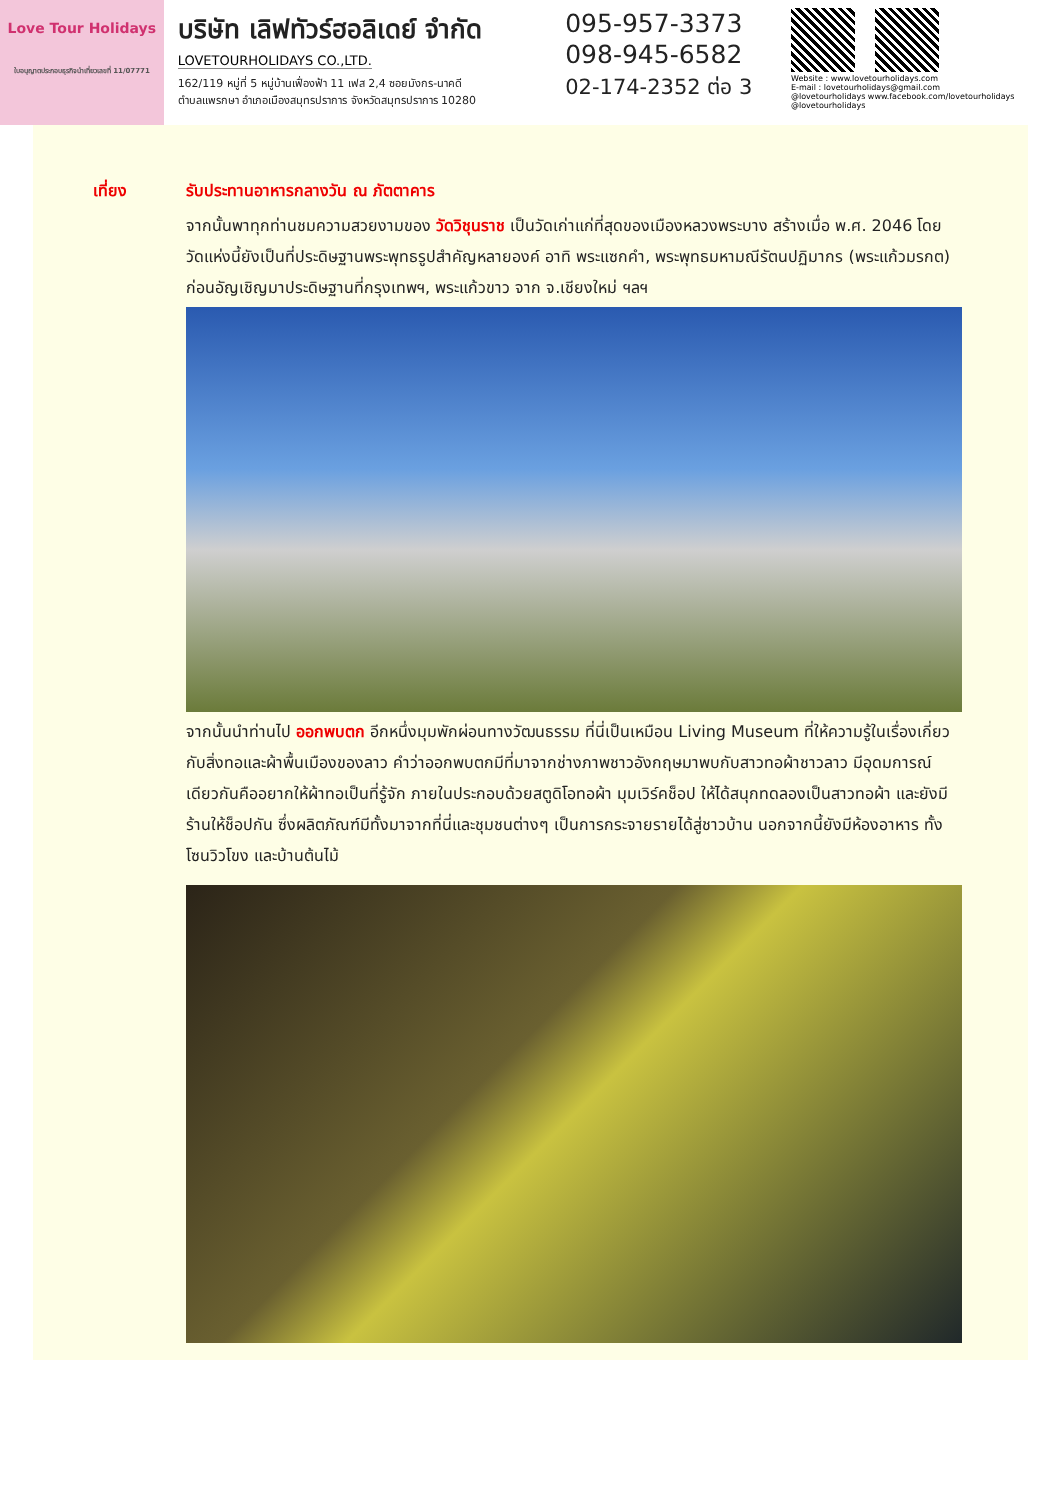Love Tour Holidays
ใบอนุญาตประกอบธุรกิจนำเที่ยวเลขที่ 11/07771
บริษัท เลิฟทัวร์ฮอลิเดย์ จำกัด
LOVETOURHOLIDAYS CO.,LTD.
162/119 หมู่ที่ 5 หมู่บ้านเฟื่องฟ้า 11 เฟส 2,4 ซอยมังกร-นาคดี
ตำบลแพรกษา อำเภอเมืองสมุทรปราการ จังหวัดสมุทรปราการ 10280
095-957-3373
098-945-6582
02-174-2352 ต่อ 3
Website : www.lovetourholidays.com
E-mail : lovetourholidays@gmail.com
@lovetourholidays www.facebook.com/lovetourholidays @lovetourholidays
เที่ยง รับประทานอาหารกลางวัน ณ ภัตตาคาร
จากนั้นพาทุกท่านชมความสวยงามของ วัดวิชุนราช เป็นวัดเก่าแก่ที่สุดของเมืองหลวงพระบาง สร้างเมื่อ พ.ศ. 2046 โดย วัดแห่งนี้ยังเป็นที่ประดิษฐานพระพุทธรูปสำคัญหลายองค์ อาทิ พระแซกคำ, พระพุทธมหามณีรัตนปฏิมากร (พระแก้วมรกต) ก่อนอัญเชิญมาประดิษฐานที่กรุงเทพฯ, พระแก้วขาว จาก จ.เชียงใหม่ ฯลฯ
จากนั้นนำท่านไป ออกพบตก อีกหนึ่งมุมพักผ่อนทางวัฒนธรรม ที่นี่เป็นเหมือน Living Museum ที่ให้ความรู้ในเรื่องเกี่ยวกับสิ่งทอและผ้าพื้นเมืองของลาว คำว่าออกพบตกมีที่มาจากช่างภาพชาวอังกฤษมาพบกับสาวทอผ้าชาวลาว มีอุดมการณ์เดียวกันคืออยากให้ผ้าทอเป็นที่รู้จัก ภายในประกอบด้วยสตูดิโอทอผ้า มุมเวิร์คช็อป ให้ได้สนุกทดลองเป็นสาวทอผ้า และยังมีร้านให้ช็อปกัน ซึ่งผลิตภัณฑ์มีทั้งมาจากที่นี่และชุมชนต่างๆ เป็นการกระจายรายได้สู่ชาวบ้าน นอกจากนี้ยังมีห้องอาหาร ทั้งโซนวิวโขง และบ้านต้นไม้